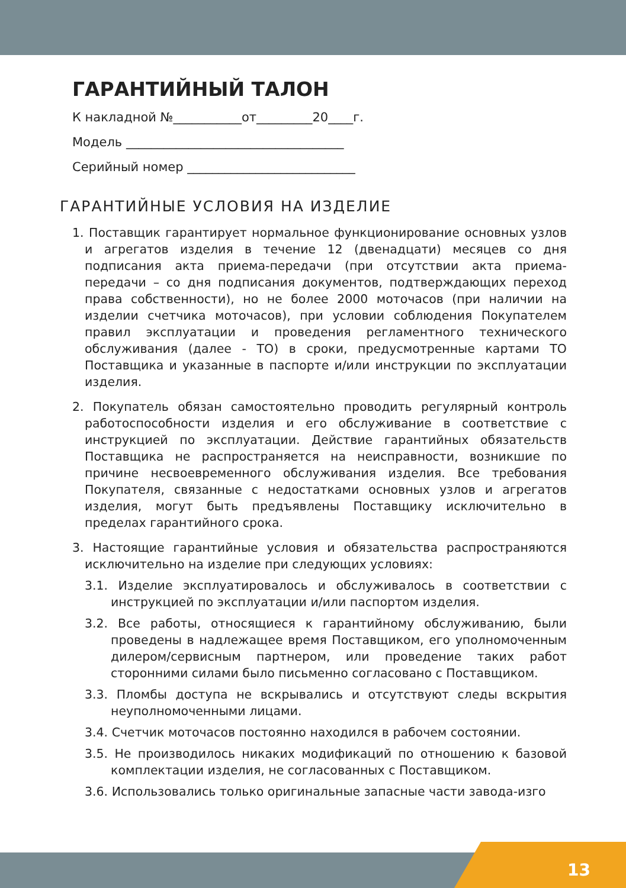ГАРАНТИЙНЫЙ ТАЛОН
К накладной №___________от_________20____г.
Модель ___________________________________
Серийный номер ___________________________
ГАРАНТИЙНЫЕ УСЛОВИЯ НА ИЗДЕЛИЕ
1. Поставщик гарантирует нормальное функционирование основных узлов и агрегатов изделия в течение 12 (двенадцати) месяцев со дня подписания акта приема-передачи (при отсутствии акта приема-передачи – со дня подписания документов, подтверждающих переход права собственности), но не более 2000 моточасов (при наличии на изделии счетчика моточасов), при условии соблюдения Покупателем правил эксплуатации и проведения регламентного технического обслуживания (далее - ТО) в сроки, предусмотренные картами ТО Поставщика и указанные в паспорте и/или инструкции по эксплуатации изделия.
2. Покупатель обязан самостоятельно проводить регулярный контроль работоспособности изделия и его обслуживание в соответствие с инструкцией по эксплуатации. Действие гарантийных обязательств Поставщика не распространяется на неисправности, возникшие по причине несвоевременного обслуживания изделия. Все требования Покупателя, связанные с недостатками основных узлов и агрегатов изделия, могут быть предъявлены Поставщику исключительно в пределах гарантийного срока.
3. Настоящие гарантийные условия и обязательства распространяются исключительно на изделие при следующих условиях:
3.1. Изделие эксплуатировалось и обслуживалось в соответствии с инструкцией по эксплуатации и/или паспортом изделия.
3.2. Все работы, относящиеся к гарантийному обслуживанию, были проведены в надлежащее время Поставщиком, его уполномоченным дилером/сервисным партнером, или проведение таких работ сторонними силами было письменно согласовано с Поставщиком.
3.3. Пломбы доступа не вскрывались и отсутствуют следы вскрытия неуполномоченными лицами.
3.4. Счетчик моточасов постоянно находился в рабочем состоянии.
3.5. Не производилось никаких модификаций по отношению к базовой комплектации изделия, не согласованных с Поставщиком.
3.6. Использовались только оригинальные запасные части завода-изго
13